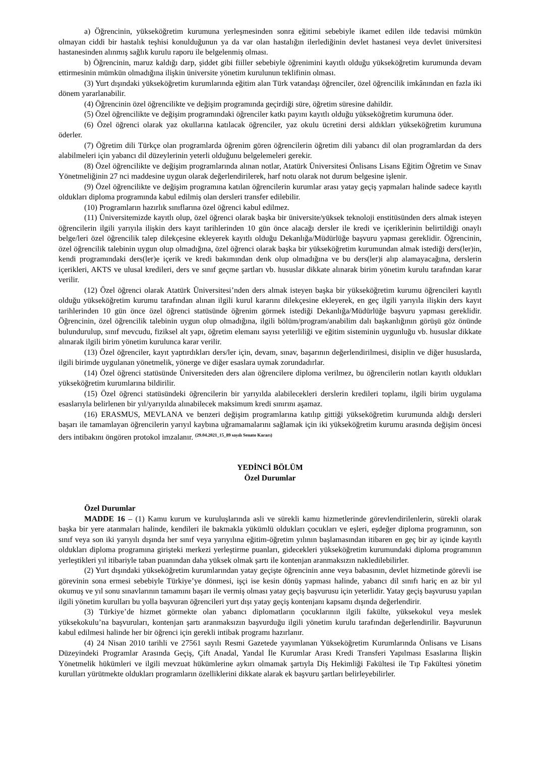a) Öğrencinin, yükseköğretim kurumuna yerleşmesinden sonra eğitimi sebebiyle ikamet edilen ilde tedavisi mümkün olmayan ciddi bir hastalık teşhisi konulduğunun ya da var olan hastalığın ilerlediğinin devlet hastanesi veya devlet üniversitesi hastanesinden alınmış sağlık kurulu raporu ile belgelenmiş olması.
b) Öğrencinin, maruz kaldığı darp, şiddet gibi fiiller sebebiyle öğrenimini kayıtlı olduğu yükseköğretim kurumunda devam ettirmesinin mümkün olmadığına ilişkin üniversite yönetim kurulunun teklifinin olması.
(3) Yurt dışındaki yükseköğretim kurumlarında eğitim alan Türk vatandaşı öğrenciler, özel öğrencilik imkânından en fazla iki dönem yararlanabilir.
(4) Öğrencinin özel öğrencilikte ve değişim programında geçirdiği süre, öğretim süresine dahildir.
(5) Özel öğrencilikte ve değişim programındaki öğrenciler katkı payını kayıtlı olduğu yükseköğretim kurumuna öder.
(6) Özel öğrenci olarak yaz okullarına katılacak öğrenciler, yaz okulu ücretini dersi aldıkları yükseköğretim kurumuna öderler.
(7) Öğretim dili Türkçe olan programlarda öğrenim gören öğrencilerin öğretim dili yabancı dil olan programlardan da ders alabilmeleri için yabancı dil düzeylerinin yeterli olduğunu belgelemeleri gerekir.
(8) Özel öğrencilikte ve değişim programlarında alınan notlar, Atatürk Üniversitesi Önlisans Lisans Eğitim Öğretim ve Sınav Yönetmeliğinin 27 nci maddesine uygun olarak değerlendirilerek, harf notu olarak not durum belgesine işlenir.
(9) Özel öğrencilikte ve değişim programına katılan öğrencilerin kurumlar arası yatay geçiş yapmaları halinde sadece kayıtlı oldukları diploma programında kabul edilmiş olan dersleri transfer edilebilir.
(10) Programların hazırlık sınıflarına özel öğrenci kabul edilmez.
(11) Üniversitemizde kayıtlı olup, özel öğrenci olarak başka bir üniversite/yüksek teknoloji enstitüsünden ders almak isteyen öğrencilerin ilgili yarıyıla ilişkin ders kayıt tarihlerinden 10 gün önce alacağı dersler ile kredi ve içeriklerinin belirtildiği onaylı belge/leri özel öğrencilik talep dilekçesine ekleyerek kayıtlı olduğu Dekanlığa/Müdürlüğe başvuru yapması gereklidir. Öğrencinin, özel öğrencilik talebinin uygun olup olmadığına, özel öğrenci olarak başka bir yükseköğretim kurumundan almak istediği ders(ler)in, kendi programındaki ders(ler)e içerik ve kredi bakımından denk olup olmadığına ve bu ders(ler)i alıp alamayacağına, derslerin içerikleri, AKTS ve ulusal kredileri, ders ve sınıf geçme şartları vb. hususlar dikkate alınarak birim yönetim kurulu tarafından karar verilir.
(12) Özel öğrenci olarak Atatürk Üniversitesi’nden ders almak isteyen başka bir yükseköğretim kurumu öğrencileri kayıtlı olduğu yükseköğretim kurumu tarafından alınan ilgili kurul kararını dilekçesine ekleyerek, en geç ilgili yarıyıla ilişkin ders kayıt tarihlerinden 10 gün önce özel öğrenci statüsünde öğrenim görmek istediği Dekanlığa/Müdürlüğe başvuru yapması gereklidir. Öğrencinin, özel öğrencilik talebinin uygun olup olmadığına, ilgili bölüm/program/anabilim dalı başkanlığının görüşü göz önünde bulundurulup, sınıf mevcudu, fiziksel alt yapı, öğretim elemanı sayısı yeterliliği ve eğitim sisteminin uygunluğu vb. hususlar dikkate alınarak ilgili birim yönetim kurulunca karar verilir.
(13) Özel öğrenciler, kayıt yaptırdıkları ders/ler için, devam, sınav, başarının değerlendirilmesi, disiplin ve diğer hususlarda, ilgili birimde uygulanan yönetmelik, yönerge ve diğer esaslara uymak zorundadırlar.
(14) Özel öğrenci statüsünde Üniversiteden ders alan öğrencilere diploma verilmez, bu öğrencilerin notları kayıtlı oldukları yükseköğretim kurumlarına bildirilir.
(15) Özel öğrenci statüsündeki öğrencilerin bir yarıyılda alabilecekleri derslerin kredileri toplamı, ilgili birim uygulama esaslarıyla belirlenen bir yıl/yarıyılda alınabilecek maksimum kredi sınırını aşamaz.
(16) ERASMUS, MEVLANA ve benzeri değişim programlarına katılıp gittiği yükseköğretim kurumunda aldığı dersleri başarı ile tamamlayan öğrencilerin yarıyıl kaybına uğramamalarını sağlamak için iki yükseköğretim kurumu arasında değişim öncesi ders intibakını öngören protokol imzalanır. <sup>(29.04.2021_15_89 sayılı Senato Kararı)</sup>
YEDİNCİ BÖLÜM
Özel Durumlar
Özel Durumlar
MADDE 16 – (1) Kamu kurum ve kuruluşlarında asli ve sürekli kamu hizmetlerinde görevlendirilenlerin, sürekli olarak başka bir yere atanmaları halinde, kendileri ile bakmakla yükümlü oldukları çocukları ve eşleri, eşdeğer diploma programının, son sınıf veya son iki yarıyılı dışında her sınıf veya yarıyılına eğitim-öğretim yılının başlamasından itibaren en geç bir ay içinde kayıtlı oldukları diploma programına girişteki merkezi yerleştirme puanları, gidecekleri yükseköğretim kurumundaki diploma programının yerleştikleri yıl itibariyle taban puanından daha yüksek olmak şartı ile kontenjan aranmaksızın nakledilebilirler.
(2) Yurt dışındaki yükseköğretim kurumlarından yatay geçişte öğrencinin anne veya babasının, devlet hizmetinde görevli ise görevinin sona ermesi sebebiyle Türkiye’ye dönmesi, işçi ise kesin dönüş yapması halinde, yabancı dil sınıfı hariç en az bir yıl okumuş ve yıl sonu sınavlarının tamamını başarı ile vermiş olması yatay geçiş başvurusu için yeterlidir. Yatay geçiş başvurusu yapılan ilgili yönetim kurulları bu yolla başvuran öğrencileri yurt dışı yatay geçiş kontenjanı kapsamı dışında değerlendirir.
(3) Türkiye’de hizmet görmekte olan yabancı diplomatların çocuklarının ilgili fakülte, yüksekokul veya meslek yüksekokulu’na başvuruları, kontenjan şartı aranmaksızın başvurduğu ilgili yönetim kurulu tarafından değerlendirilir. Başvurunun kabul edilmesi halinde her bir öğrenci için gerekli intibak programı hazırlanır.
(4) 24 Nisan 2010 tarihli ve 27561 sayılı Resmi Gazetede yayımlanan Yükseköğretim Kurumlarında Önlisans ve Lisans Düzeyindeki Programlar Arasında Geçiş, Çift Anadal, Yandal İle Kurumlar Arası Kredi Transferi Yapılması Esaslarına İlişkin Yönetmelik hükümleri ve ilgili mevzuat hükümlerine aykırı olmamak şartıyla Diş Hekimliği Fakültesi ile Tıp Fakültesi yönetim kurulları yürütmekte oldukları programların özelliklerini dikkate alarak ek başvuru şartları belirleyebilirler.